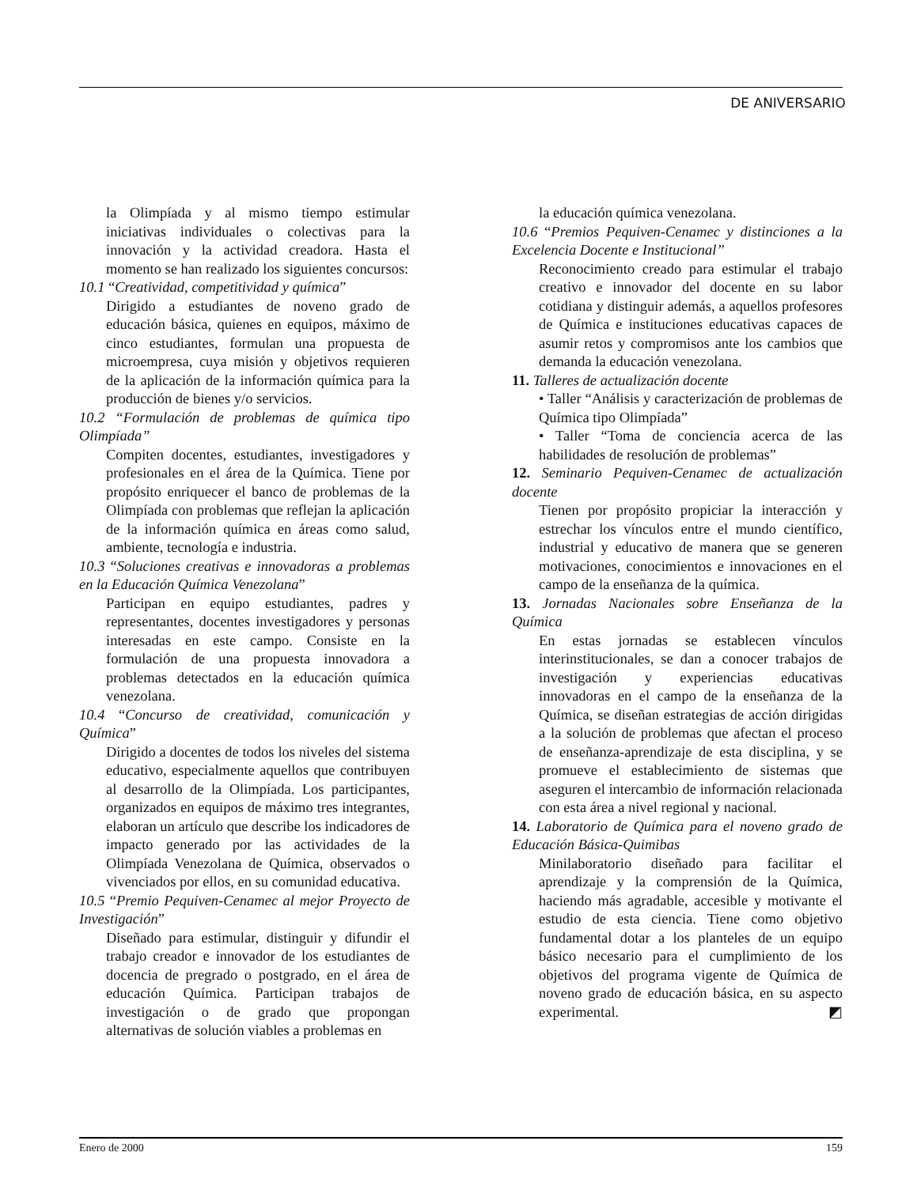DE ANIVERSARIO
la Olimpíada y al mismo tiempo estimular iniciativas individuales o colectivas para la innovación y la actividad creadora. Hasta el momento se han realizado los siguientes concursos:
10.1 “Creatividad, competitividad y química”
Dirigido a estudiantes de noveno grado de educación básica, quienes en equipos, máximo de cinco estudiantes, formulan una propuesta de microempresa, cuya misión y objetivos requieren de la aplicación de la información química para la producción de bienes y/o servicios.
10.2 “Formulación de problemas de química tipo Olimpíada”
Compiten docentes, estudiantes, investigadores y profesionales en el área de la Química. Tiene por propósito enriquecer el banco de problemas de la Olimpíada con problemas que reflejan la aplicación de la información química en áreas como salud, ambiente, tecnología e industria.
10.3 “Soluciones creativas e innovadoras a problemas en la Educación Química Venezolana”
Participan en equipo estudiantes, padres y representantes, docentes investigadores y personas interesadas en este campo. Consiste en la formulación de una propuesta innovadora a problemas detectados en la educación química venezolana.
10.4 “Concurso de creatividad, comunicación y Química”
Dirigido a docentes de todos los niveles del sistema educativo, especialmente aquellos que contribuyen al desarrollo de la Olimpíada. Los participantes, organizados en equipos de máximo tres integrantes, elaboran un artículo que describe los indicadores de impacto generado por las actividades de la Olimpíada Venezolana de Química, observados o vivenciados por ellos, en su comunidad educativa.
10.5 “Premio Pequiven-Cenamec al mejor Proyecto de Investigación”
Diseñado para estimular, distinguir y difundir el trabajo creador e innovador de los estudiantes de docencia de pregrado o postgrado, en el área de educación Química. Participan trabajos de investigación o de grado que propongan alternativas de solución viables a problemas en
la educación química venezolana.
10.6 “Premios Pequiven-Cenamec y distinciones a la Excelencia Docente e Institucional”
Reconocimiento creado para estimular el trabajo creativo e innovador del docente en su labor cotidiana y distinguir además, a aquellos profesores de Química e instituciones educativas capaces de asumir retos y compromisos ante los cambios que demanda la educación venezolana.
11. Talleres de actualización docente
• Taller “Análisis y caracterización de problemas de Química tipo Olimpíada”
• Taller “Toma de conciencia acerca de las habilidades de resolución de problemas”
12. Seminario Pequiven-Cenamec de actualización docente
Tienen por propósito propiciar la interacción y estrechar los vínculos entre el mundo científico, industrial y educativo de manera que se generen motivaciones, conocimientos e innovaciones en el campo de la enseñanza de la química.
13. Jornadas Nacionales sobre Enseñanza de la Química
En estas jornadas se establecen vínculos interinstitucionales, se dan a conocer trabajos de investigación y experiencias educativas innovadoras en el campo de la enseñanza de la Química, se diseñan estrategias de acción dirigidas a la solución de problemas que afectan el proceso de enseñanza-aprendizaje de esta disciplina, y se promueve el establecimiento de sistemas que aseguren el intercambio de información relacionada con esta área a nivel regional y nacional.
14. Laboratorio de Química para el noveno grado de Educación Básica-Quimibas
Minilaboratorio diseñado para facilitar el aprendizaje y la comprensión de la Química, haciendo más agradable, accesible y motivante el estudio de esta ciencia. Tiene como objetivo fundamental dotar a los planteles de un equipo básico necesario para el cumplimiento de los objetivos del programa vigente de Química de noveno grado de educación básica, en su aspecto experimental. ◩
Enero de 2000 159